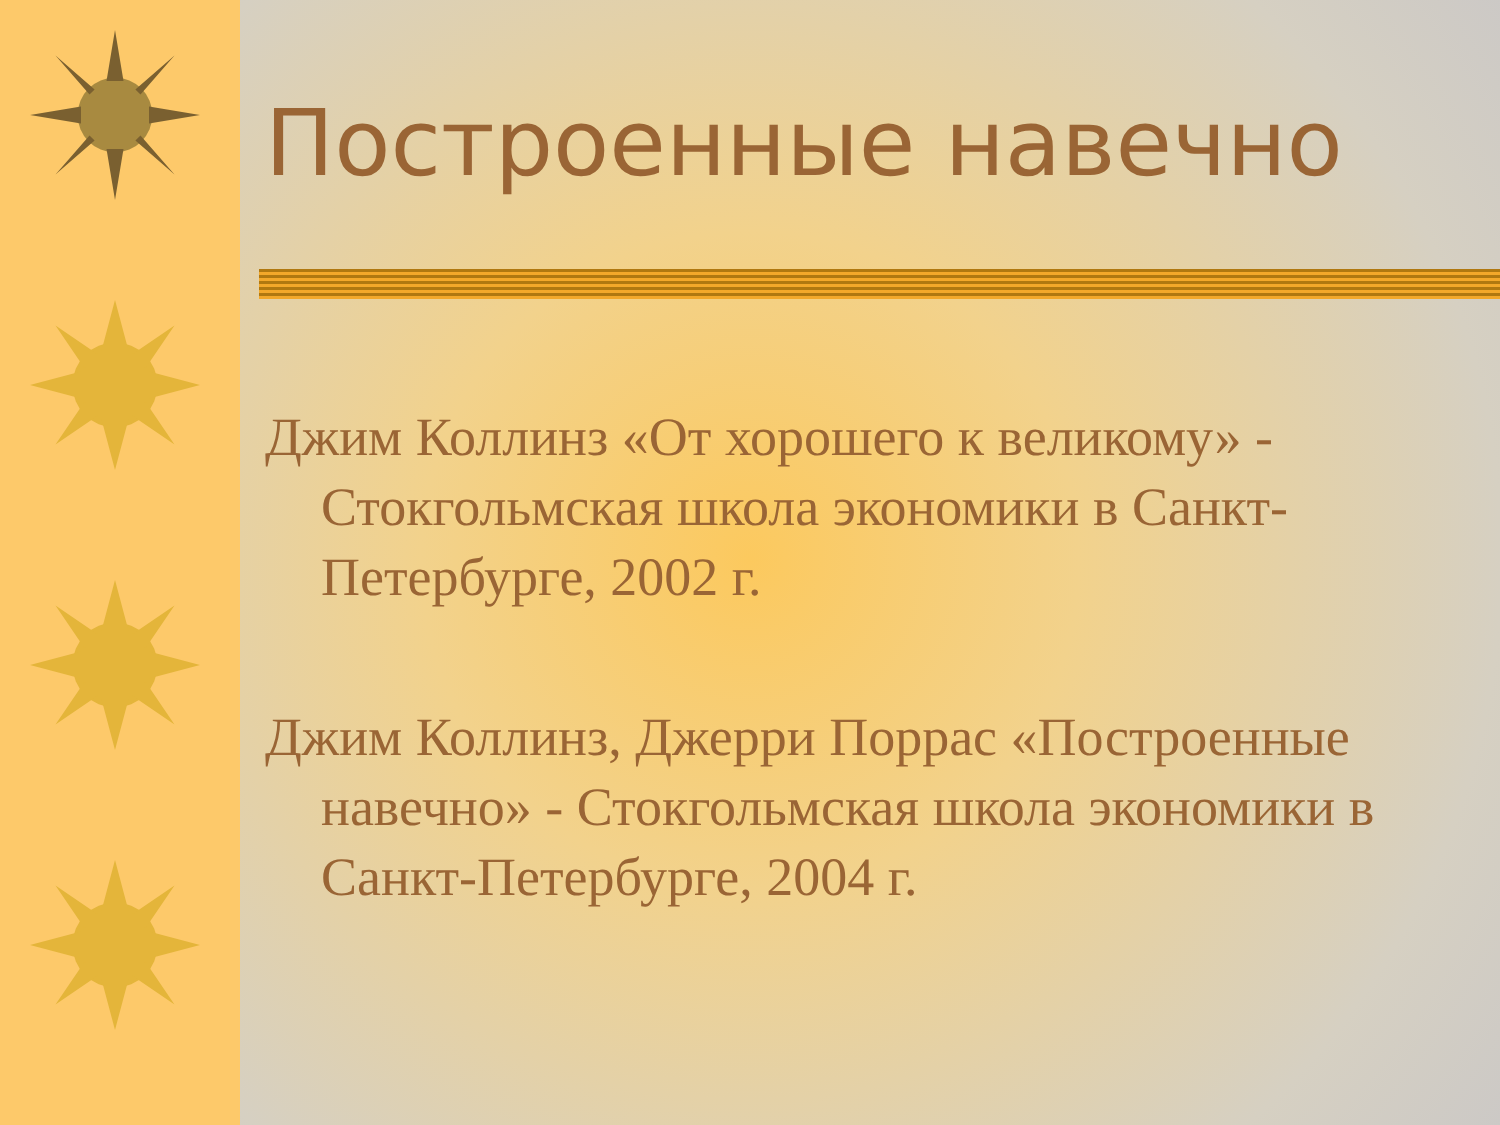Построенные навечно
Джим Коллинз «От хорошего к великому» - Стокгольмская школа экономики в Санкт-Петербурге, 2002 г.
Джим Коллинз, Джерри Поррас «Построенные навечно» - Стокгольмская школа экономики в Санкт-Петербурге, 2004 г.